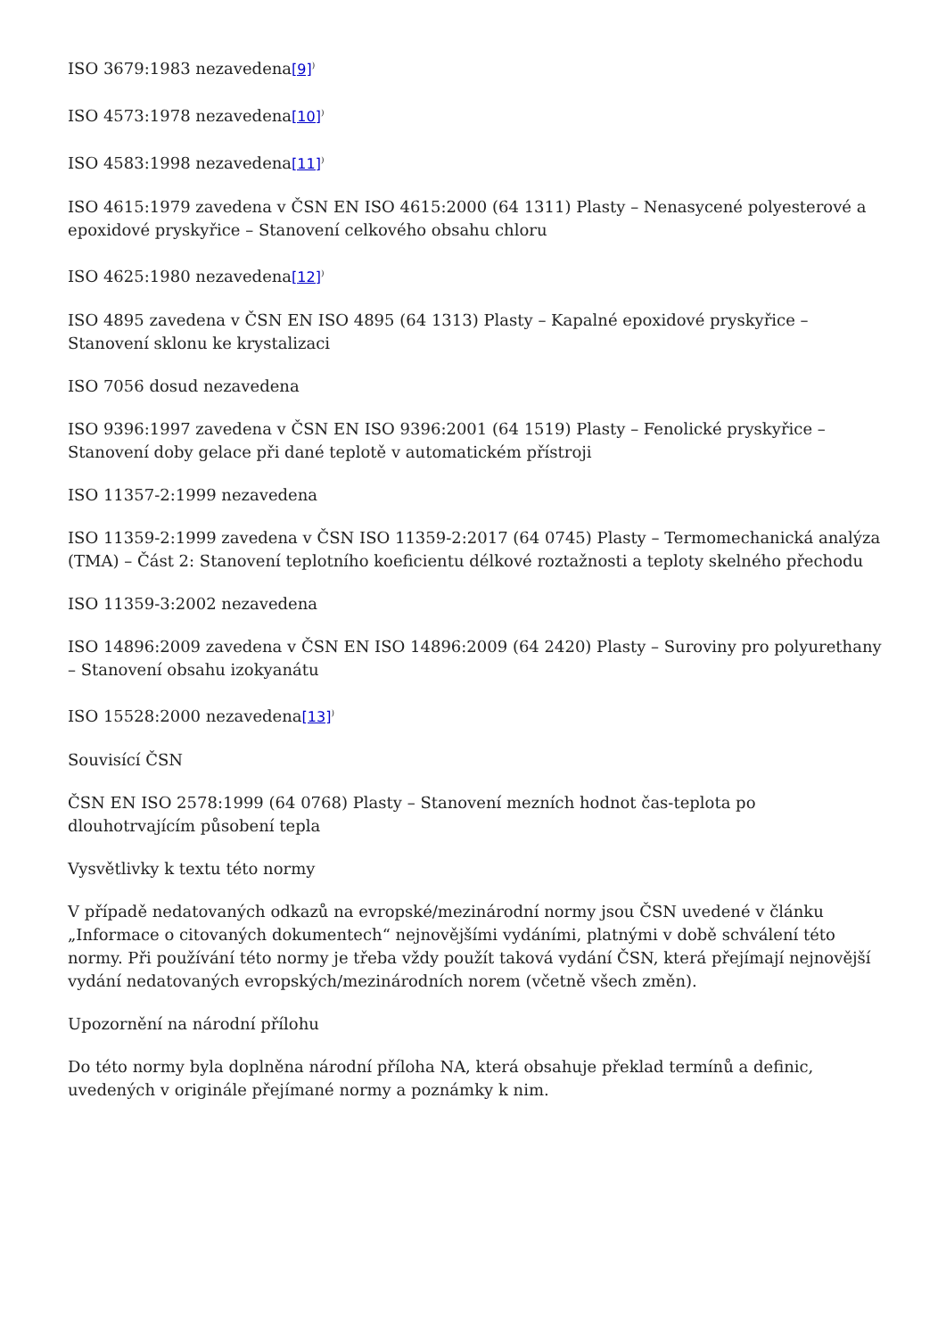ISO 3679:1983 nezavedena[9]<sup>)</sup>
ISO 4573:1978 nezavedena[10]<sup>)</sup>
ISO 4583:1998 nezavedena[11]<sup>)</sup>
ISO 4615:1979 zavedena v ČSN EN ISO 4615:2000 (64 1311) Plasty – Nenasycené polyesterové a epoxidové pryskyřice – Stanovení celkového obsahu chloru
ISO 4625:1980 nezavedena[12]<sup>)</sup>
ISO 4895 zavedena v ČSN EN ISO 4895 (64 1313) Plasty – Kapalné epoxidové pryskyřice – Stanovení sklonu ke krystalizaci
ISO 7056 dosud nezavedena
ISO 9396:1997 zavedena v ČSN EN ISO 9396:2001 (64 1519) Plasty – Fenolické pryskyřice – Stanovení doby gelace při dané teplotě v automatickém přístroji
ISO 11357-2:1999 nezavedena
ISO 11359-2:1999 zavedena v ČSN ISO 11359-2:2017 (64 0745) Plasty – Termomechanická analýza (TMA) – Část 2: Stanovení teplotního koeficientu délkové roztažnosti a teploty skelného přechodu
ISO 11359-3:2002 nezavedena
ISO 14896:2009 zavedena v ČSN EN ISO 14896:2009 (64 2420) Plasty – Suroviny pro polyurethany – Stanovení obsahu izokyanátu
ISO 15528:2000 nezavedena[13]<sup>)</sup>
Souvisící ČSN
ČSN EN ISO 2578:1999 (64 0768) Plasty – Stanovení mezních hodnot čas-teplota po dlouhotrvajícím působení tepla
Vysvětlivky k textu této normy
V případě nedatovaných odkazů na evropské/mezinárodní normy jsou ČSN uvedené v článku „Informace o citovaných dokumentech“ nejnovějšími vydáními, platnými v době schválení této normy. Při používání této normy je třeba vždy použít taková vydání ČSN, která přejímají nejnovější vydání nedatovaných evropských/mezinárodních norem (včetně všech změn).
Upozornění na národní přílohu
Do této normy byla doplněna národní příloha NA, která obsahuje překlad termínů a definic, uvedených v originále přejímané normy a poznámky k nim.